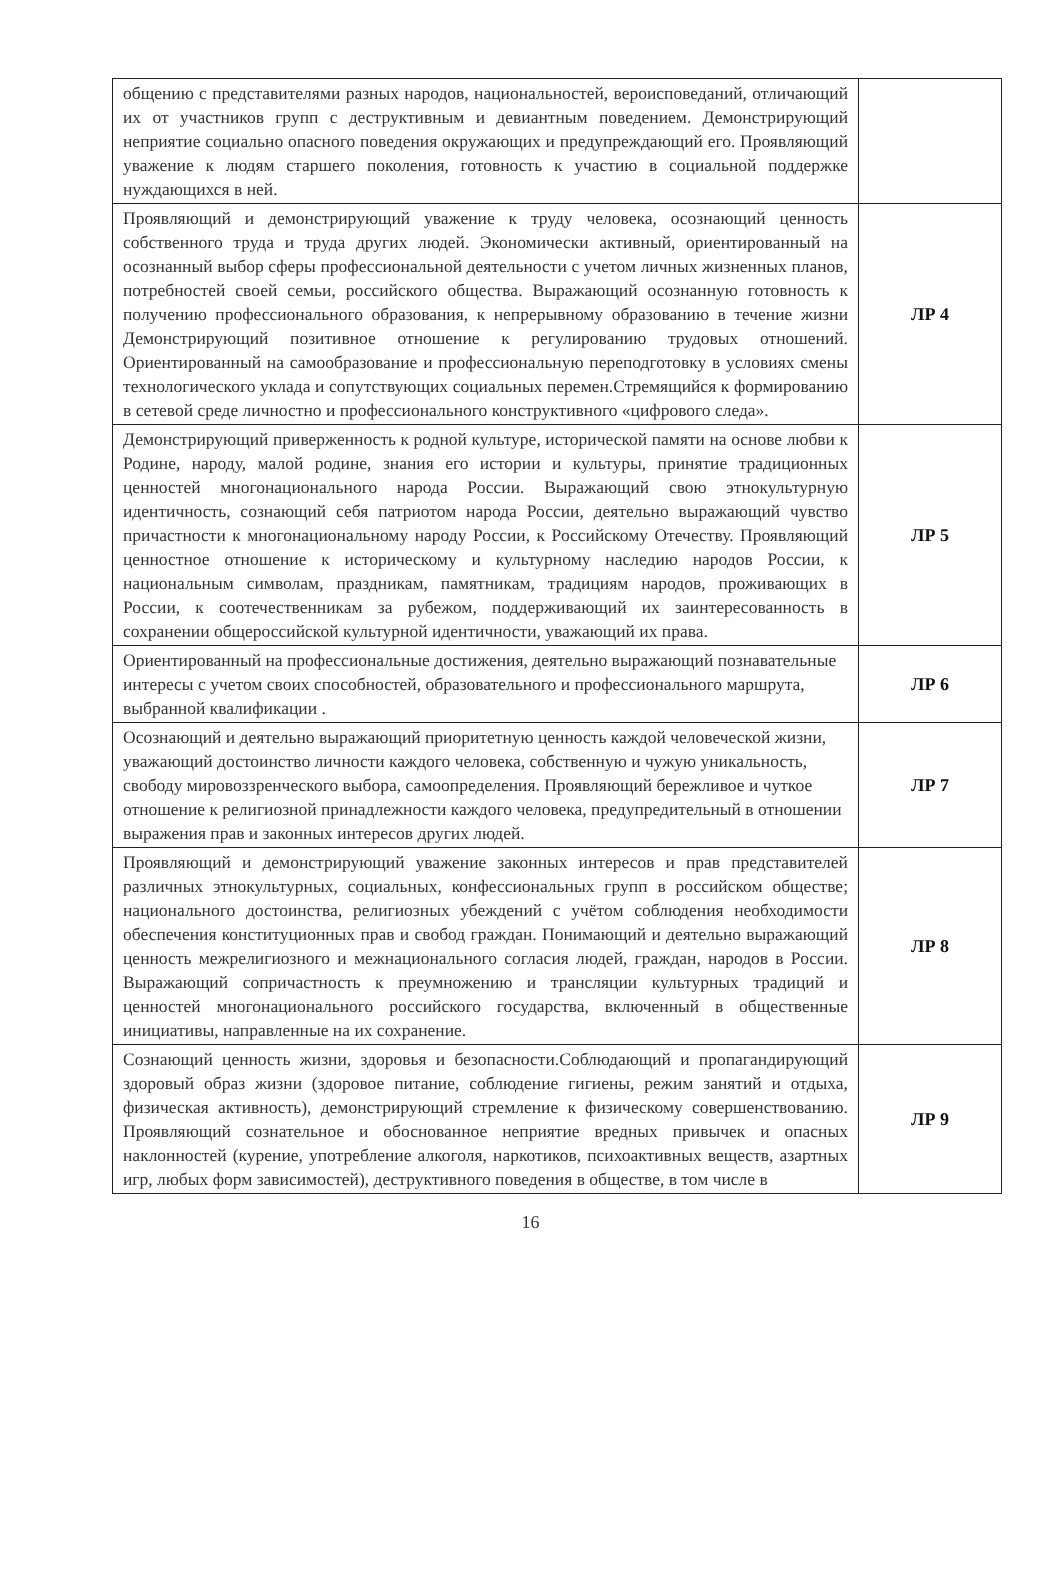| общению с представителями разных народов, национальностей, вероисповеданий, отличающий их от участников групп с деструктивным и девиантным поведением. Демонстрирующий неприятие социально опасного поведения окружающих и предупреждающий его. Проявляющий уважение к людям старшего поколения, готовность к участию в социальной поддержке нуждающихся в ней. | |
| Проявляющий и демонстрирующий уважение к труду человека, осознающий ценность собственного труда и труда других людей. Экономически активный, ориентированный на осознанный выбор сферы профессиональной деятельности с учетом личных жизненных планов, потребностей своей семьи, российского общества. Выражающий осознанную готовность к получению профессионального образования, к непрерывному образованию в течение жизни Демонстрирующий позитивное отношение к регулированию трудовых отношений. Ориентированный на самообразование и профессиональную переподготовку в условиях смены технологического уклада и сопутствующих социальных перемен.Стремящийся к формированию в сетевой среде личностно и профессионального конструктивного «цифрового следа». | ЛР 4 |
| Демонстрирующий приверженность к родной культуре, исторической памяти на основе любви к Родине, народу, малой родине, знания его истории и культуры, принятие традиционных ценностей многонационального народа России. Выражающий свою этнокультурную идентичность, сознающий себя патриотом народа России, деятельно выражающий чувство причастности к многонациональному народу России, к Российскому Отечеству. Проявляющий ценностное отношение к историческому и культурному наследию народов России, к национальным символам, праздникам, памятникам, традициям народов, проживающих в России, к соотечественникам за рубежом, поддерживающий их заинтересованность в сохранении общероссийской культурной идентичности, уважающий их права. | ЛР 5 |
| Ориентированный на профессиональные достижения, деятельно выражающий познавательные интересы с учетом своих способностей, образовательного и профессионального маршрута, выбранной квалификации . | ЛР 6 |
| Осознающий и деятельно выражающий приоритетную ценность каждой человеческой жизни, уважающий достоинство личности каждого человека, собственную и чужую уникальность, свободу мировоззренческого выбора, самоопределения. Проявляющий бережливое и чуткое отношение к религиозной принадлежности каждого человека, предупредительный в отношении выражения прав и законных интересов других людей. | ЛР 7 |
| Проявляющий и демонстрирующий уважение законных интересов и прав представителей различных этнокультурных, социальных, конфессиональных групп в российском обществе; национального достоинства, религиозных убеждений с учётом соблюдения необходимости обеспечения конституционных прав и свобод граждан. Понимающий и деятельно выражающий ценность межрелигиозного и межнационального согласия людей, граждан, народов в России. Выражающий сопричастность к преумножению и трансляции культурных традиций и ценностей многонационального российского государства, включенный в общественные инициативы, направленные на их сохранение. | ЛР 8 |
| Сознающий ценность жизни, здоровья и безопасности.Соблюдающий и пропагандирующий здоровый образ жизни (здоровое питание, соблюдение гигиены, режим занятий и отдыха, физическая активность), демонстрирующий стремление к физическому совершенствованию. Проявляющий сознательное и обоснованное неприятие вредных привычек и опасных наклонностей (курение, употребление алкоголя, наркотиков, психоактивных веществ, азартных игр, любых форм зависимостей), деструктивного поведения в обществе, в том числе в | ЛР 9 |
16